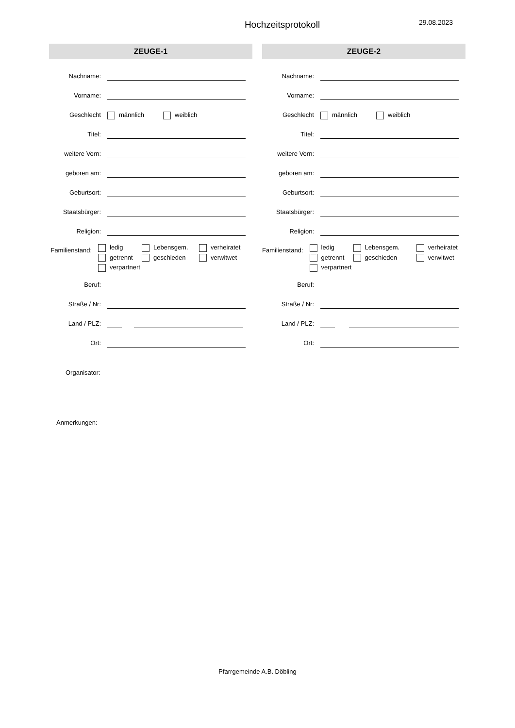Hochzeitsprotokoll
29.08.2023
ZEUGE-1
Nachname:
Vorname:
Geschlecht
männlich weiblich
Titel:
weitere Vorn:
geboren am:
Geburtsort:
Staatsbürger:
Religion:
Familienstand:
ledig
Lebensgem.
verheiratet
getrennt
geschieden
verwitwet
verpartnert
Beruf:
Straße / Nr:
Land / PLZ:
Ort:
ZEUGE-2
Nachname:
Vorname:
Geschlecht
männlich weiblich
Titel:
weitere Vorn:
geboren am:
Geburtsort:
Staatsbürger:
Religion:
Familienstand:
ledig
Lebensgem.
verheiratet
getrennt
geschieden
verwitwet
verpartnert
Beruf:
Straße / Nr:
Land / PLZ:
Ort:
Organisator:
Anmerkungen:
Pfarrgemeinde A.B. Döbling